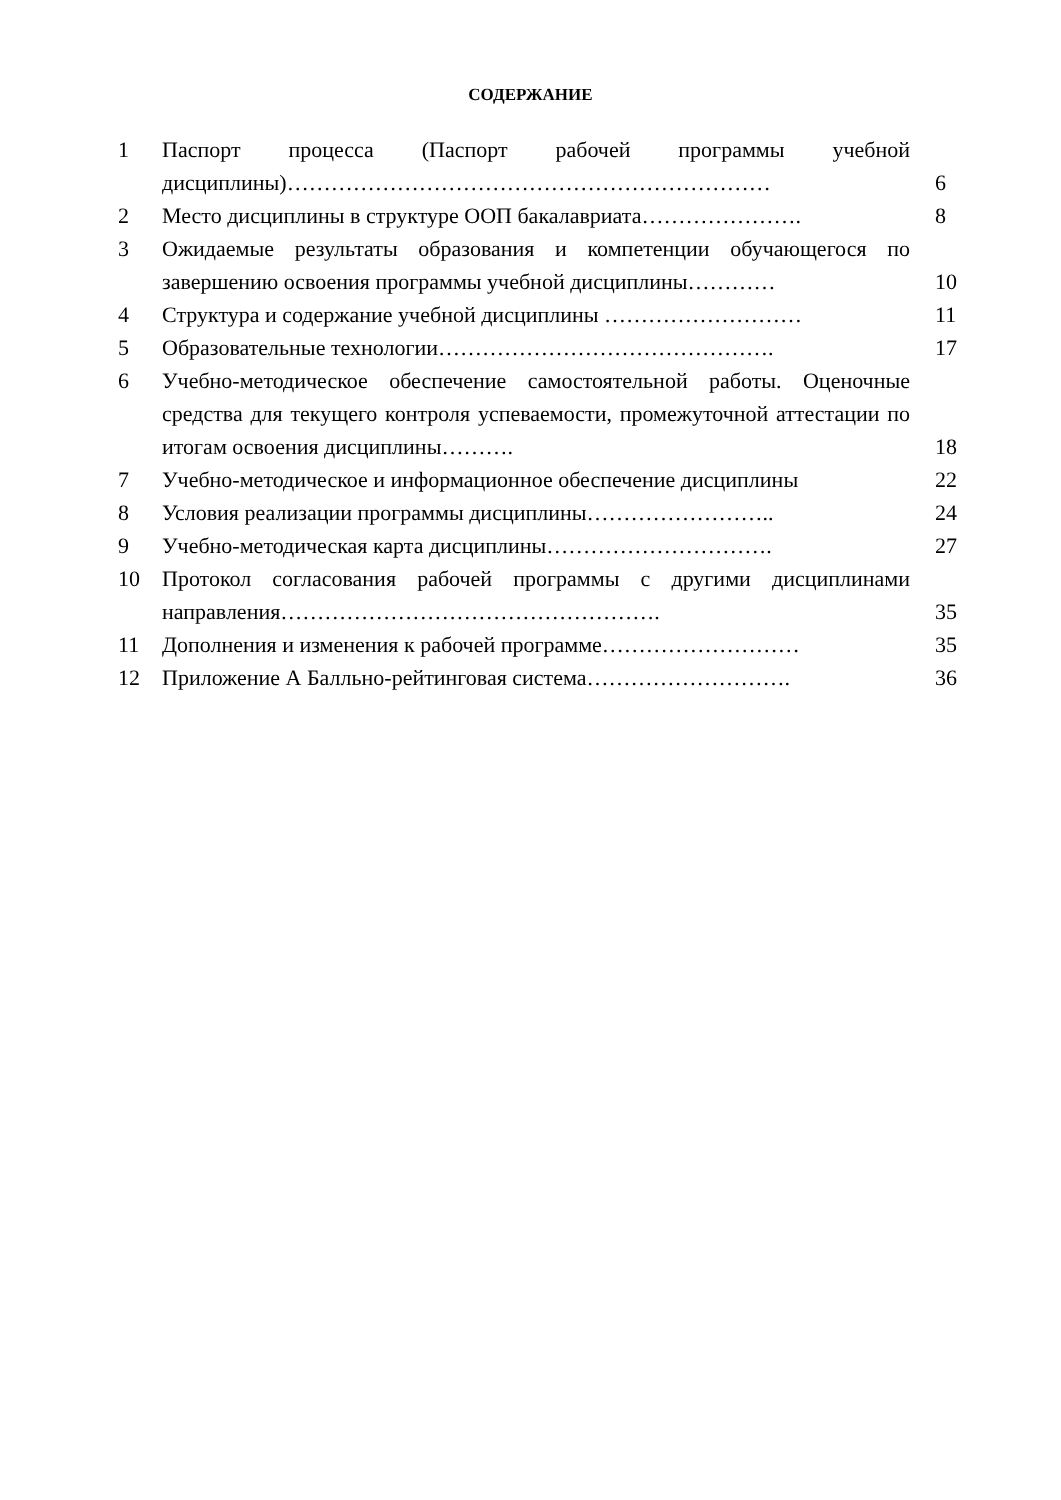СОДЕРЖАНИЕ
| 1 | Паспорт процесса (Паспорт рабочей программы учебной дисциплины)………………………………………………………… | 6 |
| 2 | Место дисциплины в структуре ООП бакалавриата…………………. | 8 |
| 3 | Ожидаемые результаты образования и компетенции обучающегося по завершению освоения программы учебной дисциплины………… | 10 |
| 4 | Структура и содержание учебной дисциплины ……………………… | 11 |
| 5 | Образовательные технологии………………………………………. | 17 |
| 6 | Учебно-методическое обеспечение самостоятельной работы. Оценочные средства для текущего контроля успеваемости, промежуточной аттестации по итогам освоения дисциплины………. | 18 |
| 7 | Учебно-методическое и информационное обеспечение дисциплины | 22 |
| 8 | Условия реализации программы дисциплины…………………….. | 24 |
| 9 | Учебно-методическая карта дисциплины…………………………. | 27 |
| 10 | Протокол согласования рабочей программы с другими дисциплинами направления……………………………………………. | 35 |
| 11 | Дополнения и изменения к рабочей программе……………………… | 35 |
| 12 | Приложение А Балльно-рейтинговая система………………………. | 36 |